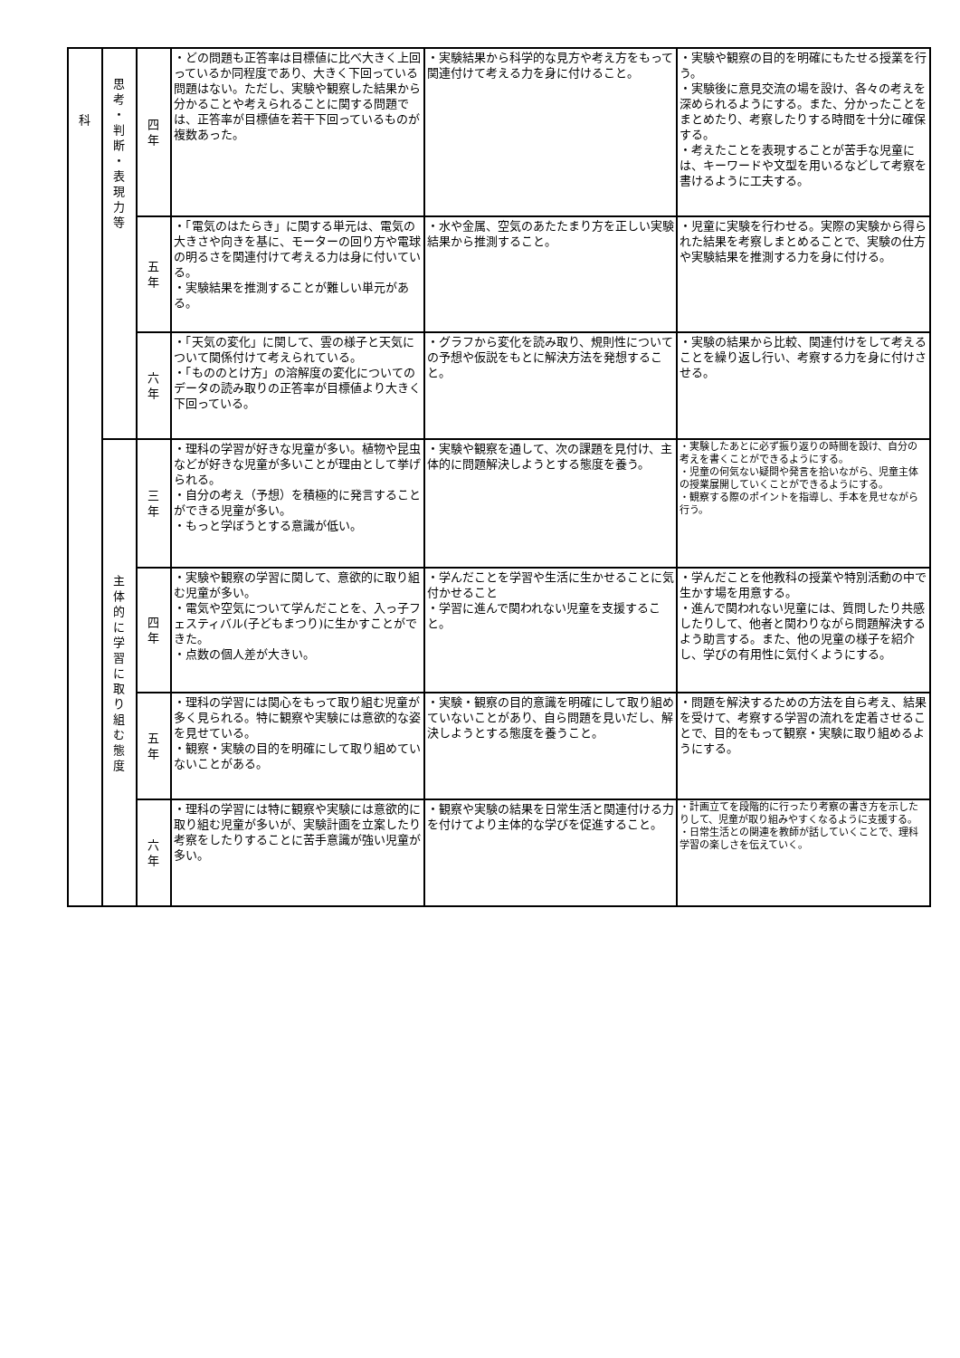| 科 | 思 考 ・ 判 断 ・ 表 現 力 等 | 四 年 | ・どの問題も正答率は目標値に比べ大きく上回っているか同程度であり、大きく下回っている問題はない。ただし、実験や観察した結果から分かることや考えられることに関する問題では、正答率が目標値を若干下回っているものが複数あった。 | ・実験結果から科学的な見方や考え方をもって関連付けて考える力を身に付けること。 | ・実験や観察の目的を明確にもたせる授業を行う。 ・実験後に意見交流の場を設け、各々の考えを深められるようにする。また、分かったことをまとめたり、考察したりする時間を十分に確保する。 ・考えたことを表現することが苦手な児童には、キーワードや文型を用いるなどして考察を書けるように工夫する。 |
| | | 五 年 | ・「電気のはたらき」に関する単元は、電気の大きさや向きを基に、モーターの回り方や電球の明るさを関連付けて考える力は身に付いている。 ・実験結果を推測することが難しい単元がある。 | ・水や金属、空気のあたたまり方を正しい実験結果から推測すること。 | ・児童に実験を行わせる。実際の実験から得られた結果を考察しまとめることで、実験の仕方や実験結果を推測する力を身に付ける。 |
| | | 六 年 | ・「天気の変化」に関して、雲の様子と天気について関係付けて考えられている。 ・「もののとけ方」の溶解度の変化についてのデータの読み取りの正答率が目標値より大きく下回っている。 | ・グラフから変化を読み取り、規則性についての予想や仮説をもとに解決方法を発想すること。 | ・実験の結果から比較、関連付けをして考えることを繰り返し行い、考察する力を身に付けさせる。 |
| | 主 体 的 に 学 習 に 取 り 組 む 態 度 | 三 年 | ・理科の学習が好きな児童が多い。植物や昆虫などが好きな児童が多いことが理由として挙げられる。 ・自分の考え（予想）を積極的に発言することができる児童が多い。 ・もっと学ぼうとする意識が低い。 | ・実験や観察を通して、次の課題を見付け、主体的に問題解決しようとする態度を養う。 | ・実験したあとに必ず振り返りの時間を設け、自分の考えを書くことができるようにする。 ・児童の何気ない疑問や発言を拾いながら、児童主体の授業展開していくことができるようにする。 ・観察する際のポイントを指導し、手本を見せながら行う。 |
| | | 四 年 | ・実験や観察の学習に関して、意欲的に取り組む児童が多い。 ・電気や空気について学んだことを、入っ子フェスティバル(子どもまつり)に生かすことができた。 ・点数の個人差が大きい。 | ・学んだことを学習や生活に生かせることに気付かせること ・学習に進んで関われない児童を支援すること。 | ・学んだことを他教科の授業や特別活動の中で生かす場を用意する。 ・進んで関われない児童には、質問したり共感したりして、他者と関わりながら問題解決するよう助言する。また、他の児童の様子を紹介し、学びの有用性に気付くようにする。 |
| | | 五 年 | ・理科の学習には関心をもって取り組む児童が多く見られる。特に観察や実験には意欲的な姿を見せている。 ・観察・実験の目的を明確にして取り組めていないことがある。 | ・実験・観察の目的意識を明確にして取り組めていないことがあり、自ら問題を見いだし、解決しようとする態度を養うこと。 | ・問題を解決するための方法を自ら考え、結果を受けて、考察する学習の流れを定着させることで、目的をもって観察・実験に取り組めるようにする。 |
| | | 六 年 | ・理科の学習には特に観察や実験には意欲的に取り組む児童が多いが、実験計画を立案したり考察をしたりすることに苦手意識が強い児童が多い。 | ・観察や実験の結果を日常生活と関連付ける力を付けてより主体的な学びを促進すること。 | ・計画立てを段階的に行ったり考察の書き方を示したりして、児童が取り組みやすくなるように支援する。 ・日常生活との関連を教師が話していくことで、理科学習の楽しさを伝えていく。 |